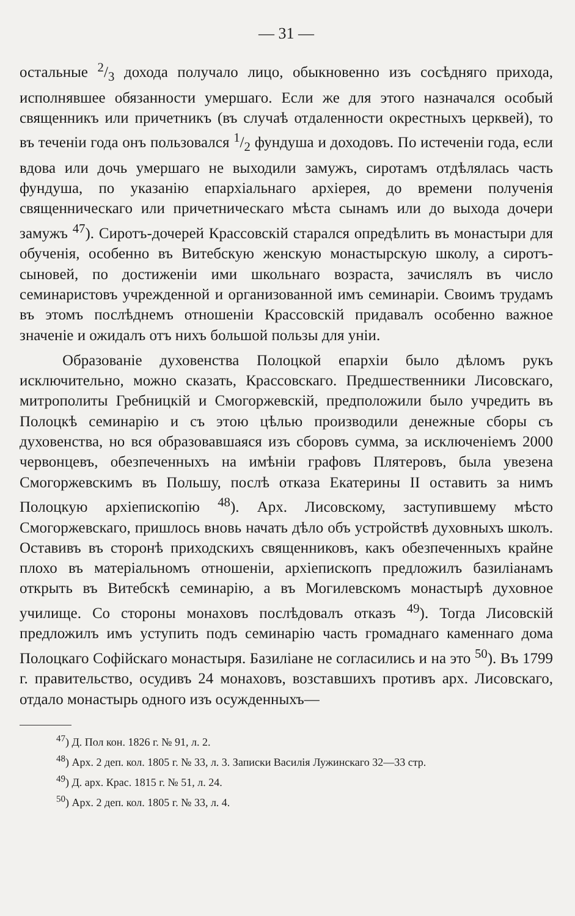— 31 —
остальные 2/3 дохода получало лицо, обыкновенно изъ сосѣдняго прихода, исполнявшее обязанности умершаго. Если же для этого назначался особый священникъ или причетникъ (въ случаѣ отдаленности окрестныхъ церквей), то въ теченіи года онъ пользовался 1/2 фундуша и доходовъ. По истеченіи года, если вдова или дочь умершаго не выходили замужъ, сиротамъ отдѣлялась часть фундуша, по указанію епархіальнаго архіерея, до времени полученія священническаго или причетническаго мѣста сынамъ или до выхода дочери замужъ <sup>47</sup>). Сиротъ-дочерей Крассовскій старался опредѣлить въ монастыри для обученія, особенно въ Витебскую женскую монастырскую школу, а сиротъ-сыновей, по достиженіи ими школьнаго возраста, зачислялъ въ число семинаристовъ учрежденной и организованной имъ семинаріи. Своимъ трудамъ въ этомъ послѣднемъ отношеніи Крассовскій придавалъ особенно важное значеніе и ожидалъ отъ нихъ большой пользы для уніи.
Образованіе духовенства Полоцкой епархіи было дѣломъ рукъ исключительно, можно сказать, Крассовскаго. Предшественники Лисовскаго, митрополиты Гребницкій и Смогоржевскій, предположили было учредить въ Полоцкѣ семинарію и съ этою цѣлью производили денежные сборы съ духовенства, но вся образовавшаяся изъ сборовъ сумма, за исключеніемъ 2000 червонцевъ, обезпеченныхъ на имѣніи графовъ Плятеровъ, была увезена Смогоржевскимъ въ Польшу, послѣ отказа Екатерины II оставить за нимъ Полоцкую архіепископію <sup>48</sup>). Арх. Лисовскому, заступившему мѣсто Смогоржевскаго, пришлось вновь начать дѣло объ устройствѣ духовныхъ школъ. Оставивъ въ сторонѣ приходскихъ священниковъ, какъ обезпеченныхъ крайне плохо въ матеріальномъ отношеніи, архіепископъ предложилъ базиліанамъ открыть въ Витебскѣ семинарію, а въ Могилевскомъ монастырѣ духовное училище. Со стороны монаховъ послѣдовалъ отказъ <sup>49</sup>). Тогда Лисовскій предложилъ имъ уступить подъ семинарію часть громаднаго каменнаго дома Полоцкаго Софійскаго монастыря. Базиліане не согласились и на это <sup>50</sup>). Въ 1799 г. правительство, осудивъ 24 монаховъ, возставшихъ противъ арх. Лисовскаго, отдало монастырь одного изъ осужденныхъ—
<sup>47</sup>) Д. Пол кон. 1826 г. № 91, л. 2.
<sup>48</sup>) Арх. 2 деп. кол. 1805 г. № 33, л. 3. Записки Василія Лужинскаго 32—33 стр.
<sup>49</sup>) Д. арх. Крас. 1815 г. № 51, л. 24.
<sup>50</sup>) Арх. 2 деп. кол. 1805 г. № 33, л. 4.